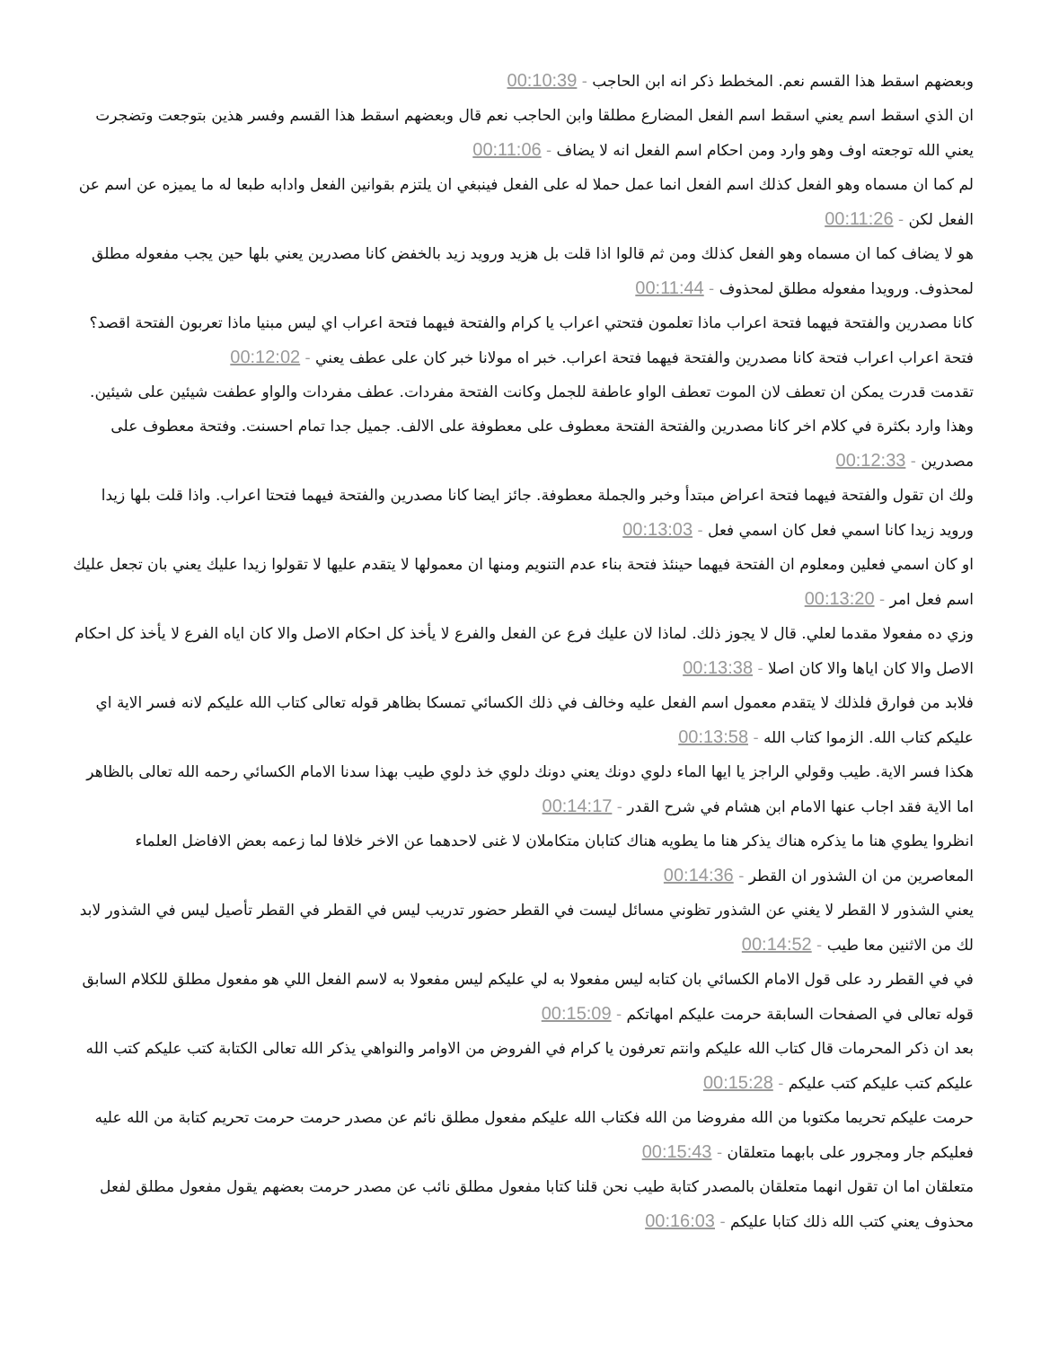وبعضهم اسقط هذا القسم نعم. المخطط ذكر انه ابن الحاجب - 00:10:39
ان الذي اسقط اسم يعني اسقط اسم الفعل المضارع مطلقا وابن الحاجب نعم قال وبعضهم اسقط هذا القسم وفسر هذين بتوجعت وتضجرت يعني الله توجعته اوف وهو وارد ومن احكام اسم الفعل انه لا يضاف - 00:11:06
لم كما ان مسماه وهو الفعل كذلك اسم الفعل انما عمل حملا له على الفعل فينبغي ان يلتزم بقوانين الفعل وادابه طبعا له ما يميزه عن اسم عن الفعل لكن - 00:11:26
هو لا يضاف كما ان مسماه وهو الفعل كذلك ومن ثم قالوا اذا قلت بل هزيد ورويد زيد بالخفض كانا مصدرين يعني بلها حين يجب مفعوله مطلق لمحذوف. ورويدا مفعوله مطلق لمحذوف - 00:11:44
كانا مصدرين والفتحة فيهما فتحة اعراب ماذا تعلمون فتحتي اعراب يا كرام والفتحة فيهما فتحة اعراب اي ليس مبنيا ماذا تعربون الفتحة اقصد؟ فتحة اعراب اعراب فتحة كانا مصدرين والفتحة فيهما فتحة اعراب. خبر اه مولانا خبر كان على عطف يعني - 00:12:02
تقدمت قدرت يمكن ان تعطف لان الموت تعطف الواو عاطفة للجمل وكانت الفتحة مفردات. عطف مفردات والواو عطفت شيئين على شيئين. وهذا وارد بكثرة في كلام اخر كانا مصدرين والفتحة الفتحة معطوف على معطوفة على الالف. جميل جدا تمام احسنت. وفتحة معطوف على مصدرين - 00:12:33
ولك ان تقول والفتحة فيهما فتحة اعراض مبتدأ وخبر والجملة معطوفة. جائز ايضا كانا مصدرين والفتحة فيهما فتحتا اعراب. واذا قلت بلها زيدا ورويد زيدا كانا اسمي فعل كان اسمي فعل - 00:13:03
او كان اسمي فعلين ومعلوم ان الفتحة فيهما حينئذ فتحة بناء عدم التنويم ومنها ان معمولها لا يتقدم عليها لا تقولوا زيدا عليك يعني بان تجعل عليك اسم فعل امر - 00:13:20
وزي ده مفعولا مقدما لعلي. قال لا يجوز ذلك. لماذا لان عليك فرع عن الفعل والفرع لا يأخذ كل احكام الاصل والا كان اياه الفرع لا يأخذ كل احكام الاصل والا كان اياها والا كان اصلا - 00:13:38
فلابد من فوارق فلذلك لا يتقدم معمول اسم الفعل عليه وخالف في ذلك الكسائي تمسكا بظاهر قوله تعالى كتاب الله عليكم لانه فسر الاية اي عليكم كتاب الله. الزموا كتاب الله - 00:13:58
هكذا فسر الاية. طيب وقولي الراجز يا ايها الماء دلوي دونك يعني دونك دلوي خذ دلوي طيب بهذا سدنا الامام الكسائي رحمه الله تعالى بالظاهر اما الاية فقد اجاب عنها الامام ابن هشام في شرح القدر - 00:14:17
انظروا يطوي هنا ما يذكره هناك يذكر هنا ما يطويه هناك كتابان متكاملان لا غنى لاحدهما عن الاخر خلافا لما زعمه بعض الافاضل العلماء المعاصرين من ان الشذور ان القطر - 00:14:36
يعني الشذور لا القطر لا يغني عن الشذور تظوني مسائل ليست في القطر حضور تدريب ليس في القطر في القطر تأصيل ليس في الشذور لابد لك من الاثنين معا طيب - 00:14:52
في في القطر رد على قول الامام الكسائي بان كتابه ليس مفعولا به لي عليكم ليس مفعولا به لاسم الفعل اللي هو مفعول مطلق للكلام السابق قوله تعالى في الصفحات السابقة حرمت عليكم امهاتكم - 00:15:09
بعد ان ذكر المحرمات قال كتاب الله عليكم وانتم تعرفون يا كرام في الفروض من الاوامر والنواهي يذكر الله تعالى الكتابة كتب عليكم كتب الله عليكم كتب عليكم كتب عليكم - 00:15:28
حرمت عليكم تحريما مكتوبا من الله مفروضا من الله فكتاب الله عليكم مفعول مطلق نائم عن مصدر حرمت حرمت تحريم كتابة من الله عليه فعليكم جار ومجرور على بابهما متعلقان - 00:15:43
متعلقان اما ان تقول انهما متعلقان بالمصدر كتابة طيب نحن قلنا كتابا مفعول مطلق نائب عن مصدر حرمت بعضهم يقول مفعول مطلق لفعل محذوف يعني كتب الله ذلك كتابا عليكم - 00:16:03